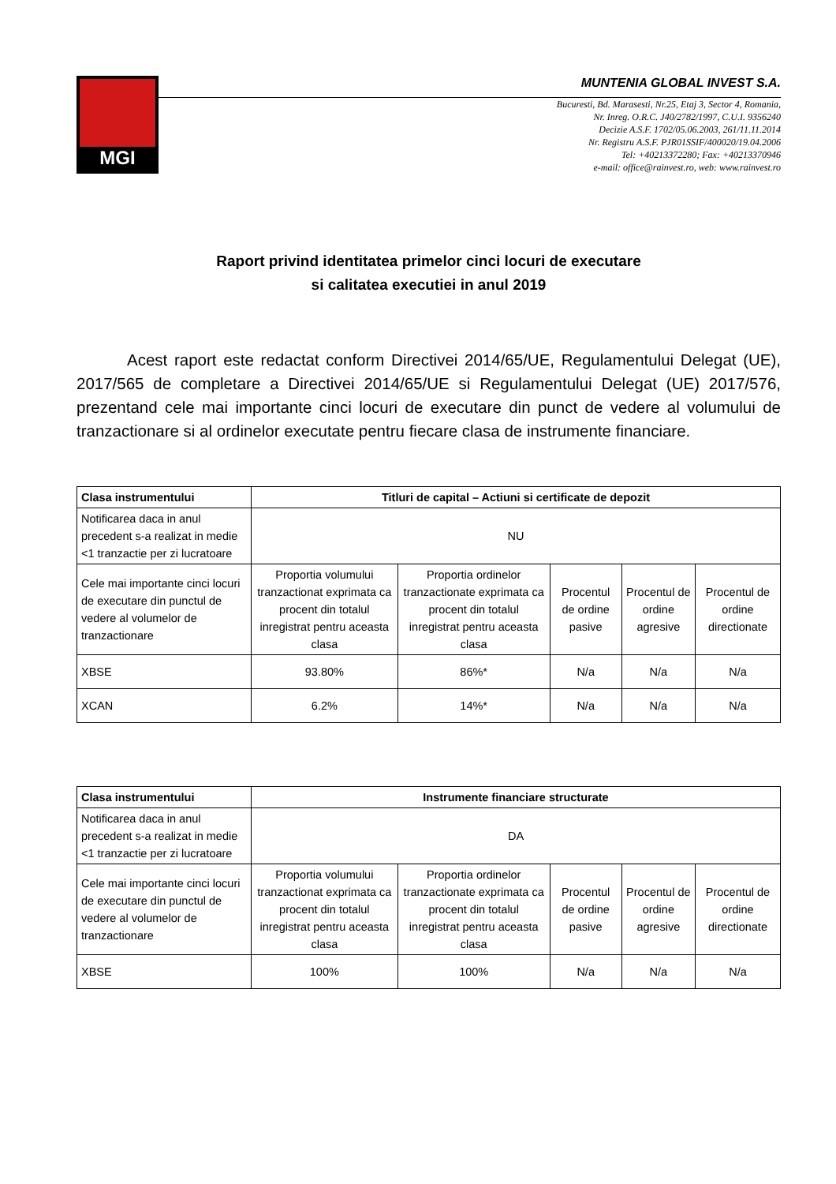MGI
MUNTENIA GLOBAL INVEST S.A.
Bucuresti, Bd. Marasesti, Nr.25, Etaj 3, Sector 4, Romania,
Nr. Inreg. O.R.C. J40/2782/1997, C.U.I. 9356240
Decizie A.S.F. 1702/05.06.2003, 261/11.11.2014
Nr. Registru A.S.F. PJR01SSIF/400020/19.04.2006
Tel: +40213372280; Fax: +40213370946
e-mail: office@rainvest.ro, web: www.rainvest.ro
Raport privind identitatea primelor cinci locuri de executare
si calitatea executiei in anul 2019
Acest raport este redactat conform Directivei 2014/65/UE, Regulamentului Delegat (UE), 2017/565 de completare a Directivei 2014/65/UE si Regulamentului Delegat (UE) 2017/576, prezentand cele mai importante cinci locuri de executare din punct de vedere al volumului de tranzactionare si al ordinelor executate pentru fiecare clasa de instrumente financiare.
| Clasa instrumentului | Titluri de capital – Actiuni si certificate de depozit | | | | |
| --- | --- | --- | --- | --- | --- |
| Notificarea daca in anul precedent s-a realizat in medie <1 tranzactie per zi lucratoare | NU | | | | |
| Cele mai importante cinci locuri de executare din punctul de vedere al volumelor de tranzactionare | Proportia volumului tranzactionat exprimata ca procent din totalul inregistrat pentru aceasta clasa | Proportia ordinelor tranzactionate exprimata ca procent din totalul inregistrat pentru aceasta clasa | Procentul de ordine pasive | Procentul de ordine agresive | Procentul de ordine directionate |
| XBSE | 93.80% | 86%* | N/a | N/a | N/a |
| XCAN | 6.2% | 14%* | N/a | N/a | N/a |
| Clasa instrumentului | Instrumente financiare structurate | | | | |
| --- | --- | --- | --- | --- | --- |
| Notificarea daca in anul precedent s-a realizat in medie <1 tranzactie per zi lucratoare | DA | | | | |
| Cele mai importante cinci locuri de executare din punctul de vedere al volumelor de tranzactionare | Proportia volumului tranzactionat exprimata ca procent din totalul inregistrat pentru aceasta clasa | Proportia ordinelor tranzactionate exprimata ca procent din totalul inregistrat pentru aceasta clasa | Procentul de ordine pasive | Procentul de ordine agresive | Procentul de ordine directionate |
| XBSE | 100% | 100% | N/a | N/a | N/a |